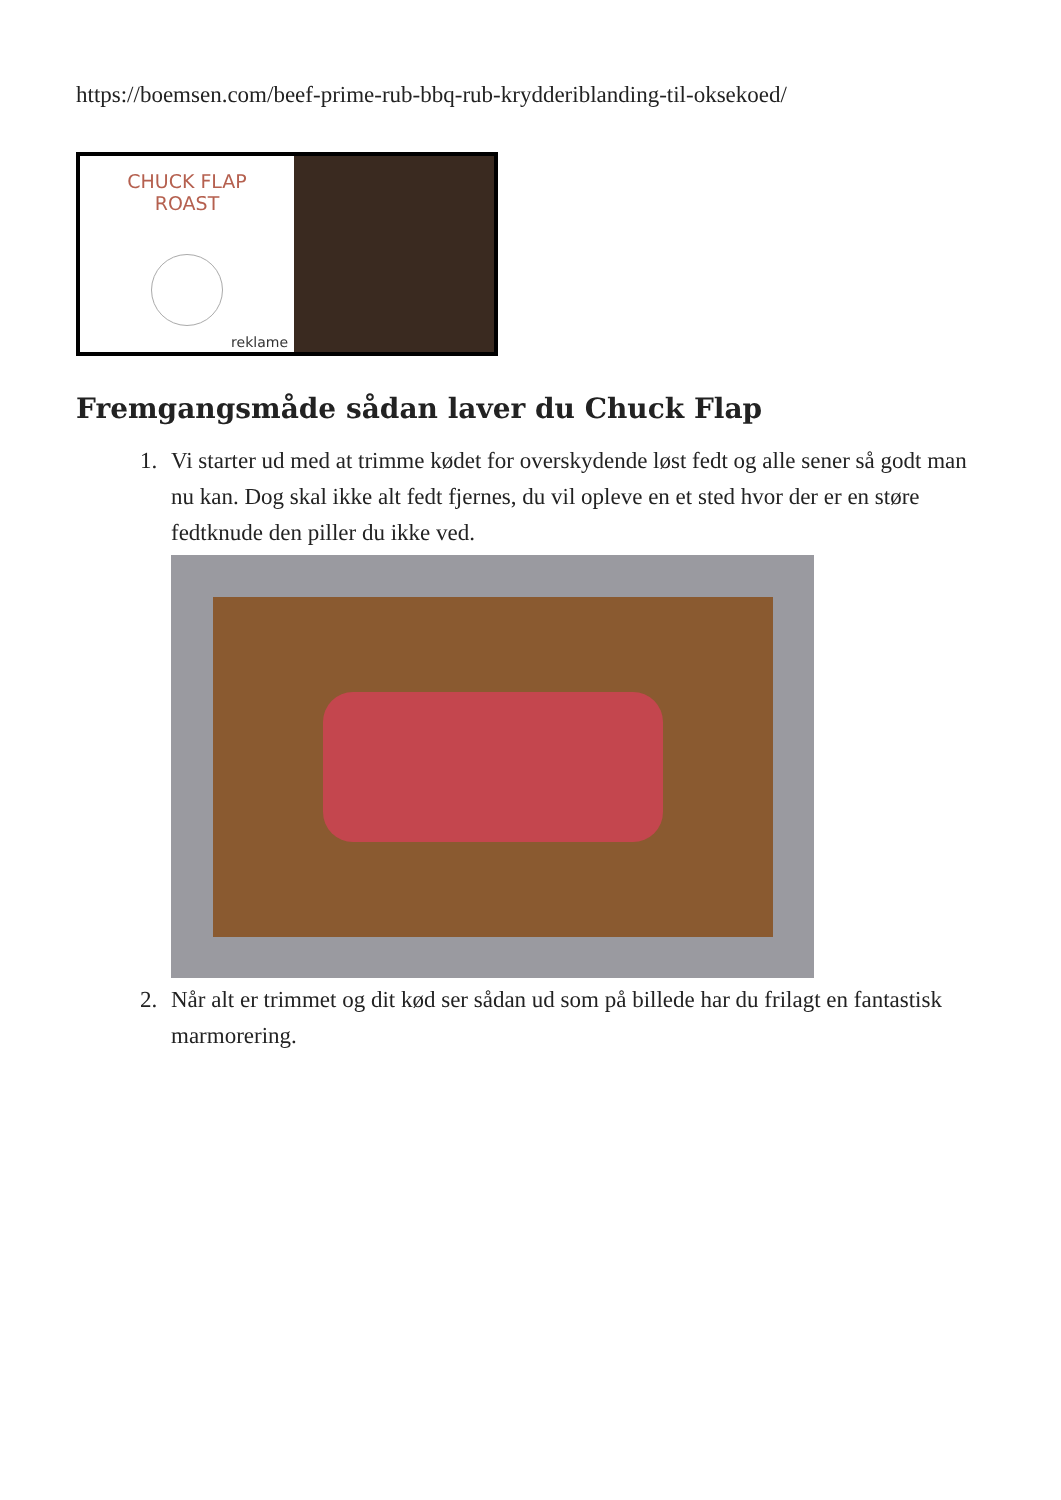https://boemsen.com/beef-prime-rub-bbq-rub-krydderiblanding-til-oksekoed/
CHUCK FLAP
ROAST
reklame
Fremgangsmåde sådan laver du Chuck Flap
1. Vi starter ud med at trimme kødet for overskydende løst fedt og alle sener så godt man nu kan. Dog skal ikke alt fedt fjernes, du vil opleve en et sted hvor der er en støre fedtknude den piller du ikke ved.
2. Når alt er trimmet og dit kød ser sådan ud som på billede har du frilagt en fantastisk marmorering.